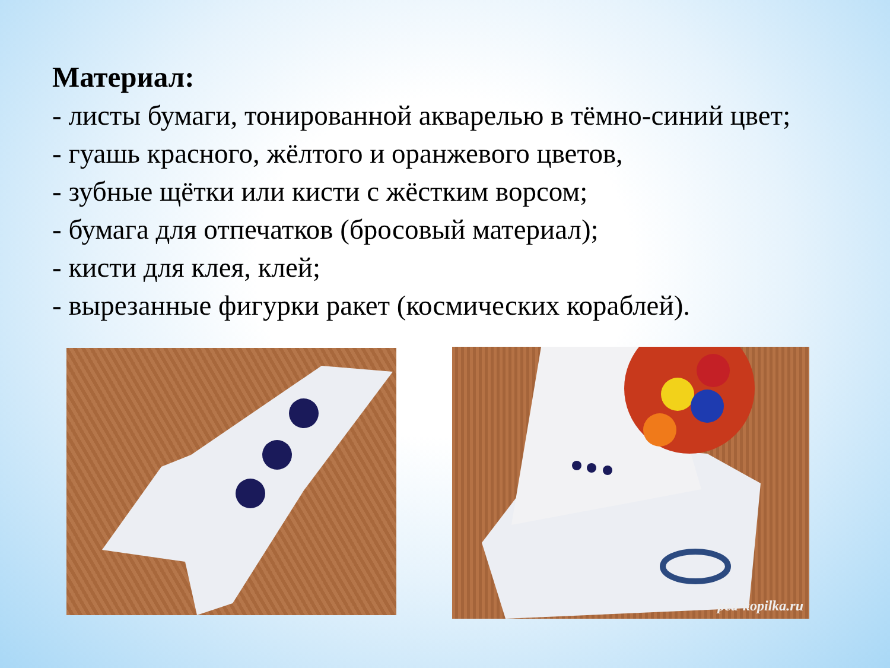Материал:
- листы бумаги, тонированной акварелью в тёмно-синий цвет;
- гуашь красного, жёлтого и оранжевого цветов,
- зубные щётки или кисти с жёстким ворсом;
- бумага для отпечатков (бросовый материал);
- кисти для клея, клей;
- вырезанные фигурки ракет (космических кораблей).
ped-kopilka.ru